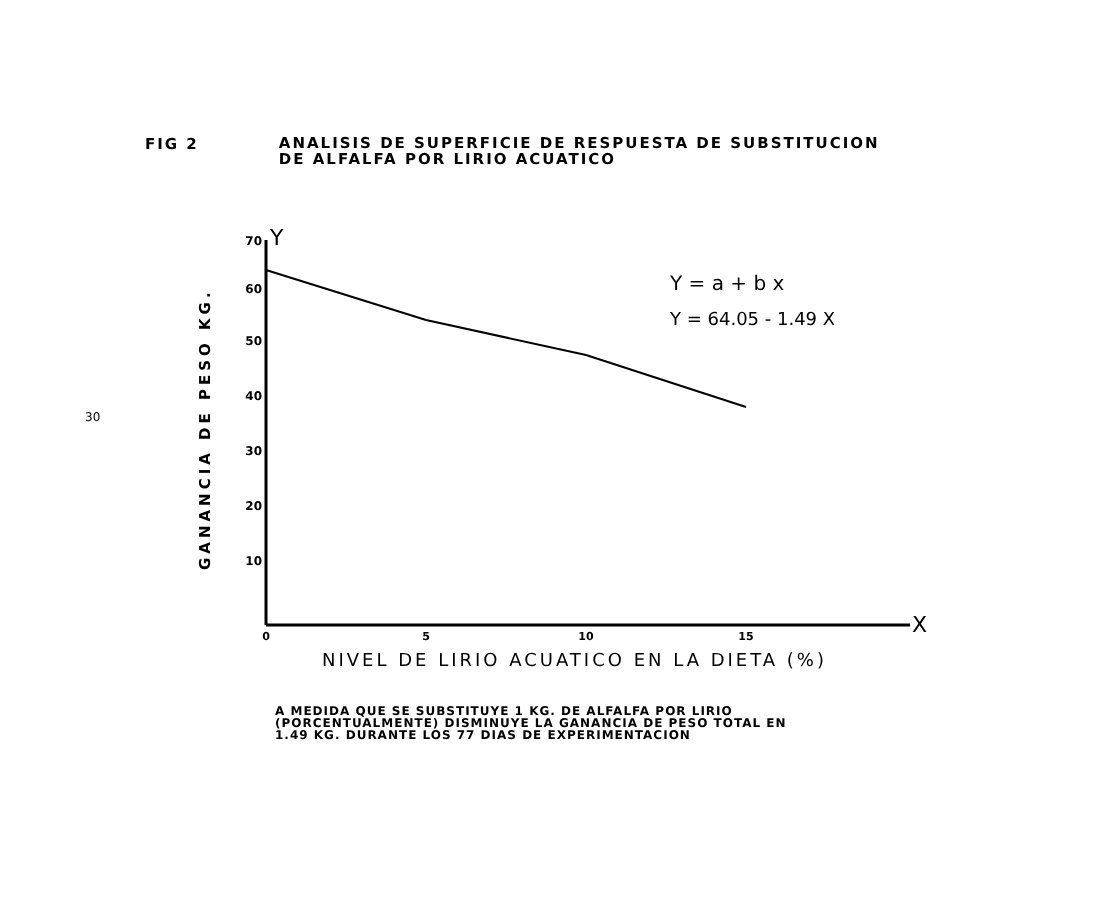FIG 2
ANALISIS DE SUPERFICIE DE RESPUESTA DE SUBSTITUCION
DE ALFALFA POR LIRIO ACUATICO
30
Y
X
70
60
50
40
30
20
10
0
5
10
15
GANANCIA DE PESO KG.
Y = a + b x
Y = 64.05 - 1.49 X
NIVEL DE LIRIO ACUATICO EN LA DIETA (%)
A MEDIDA QUE SE SUBSTITUYE 1 KG. DE ALFALFA POR LIRIO
(PORCENTUALMENTE) DISMINUYE LA GANANCIA DE PESO TOTAL EN
1.49 KG. DURANTE LOS 77 DIAS DE EXPERIMENTACION